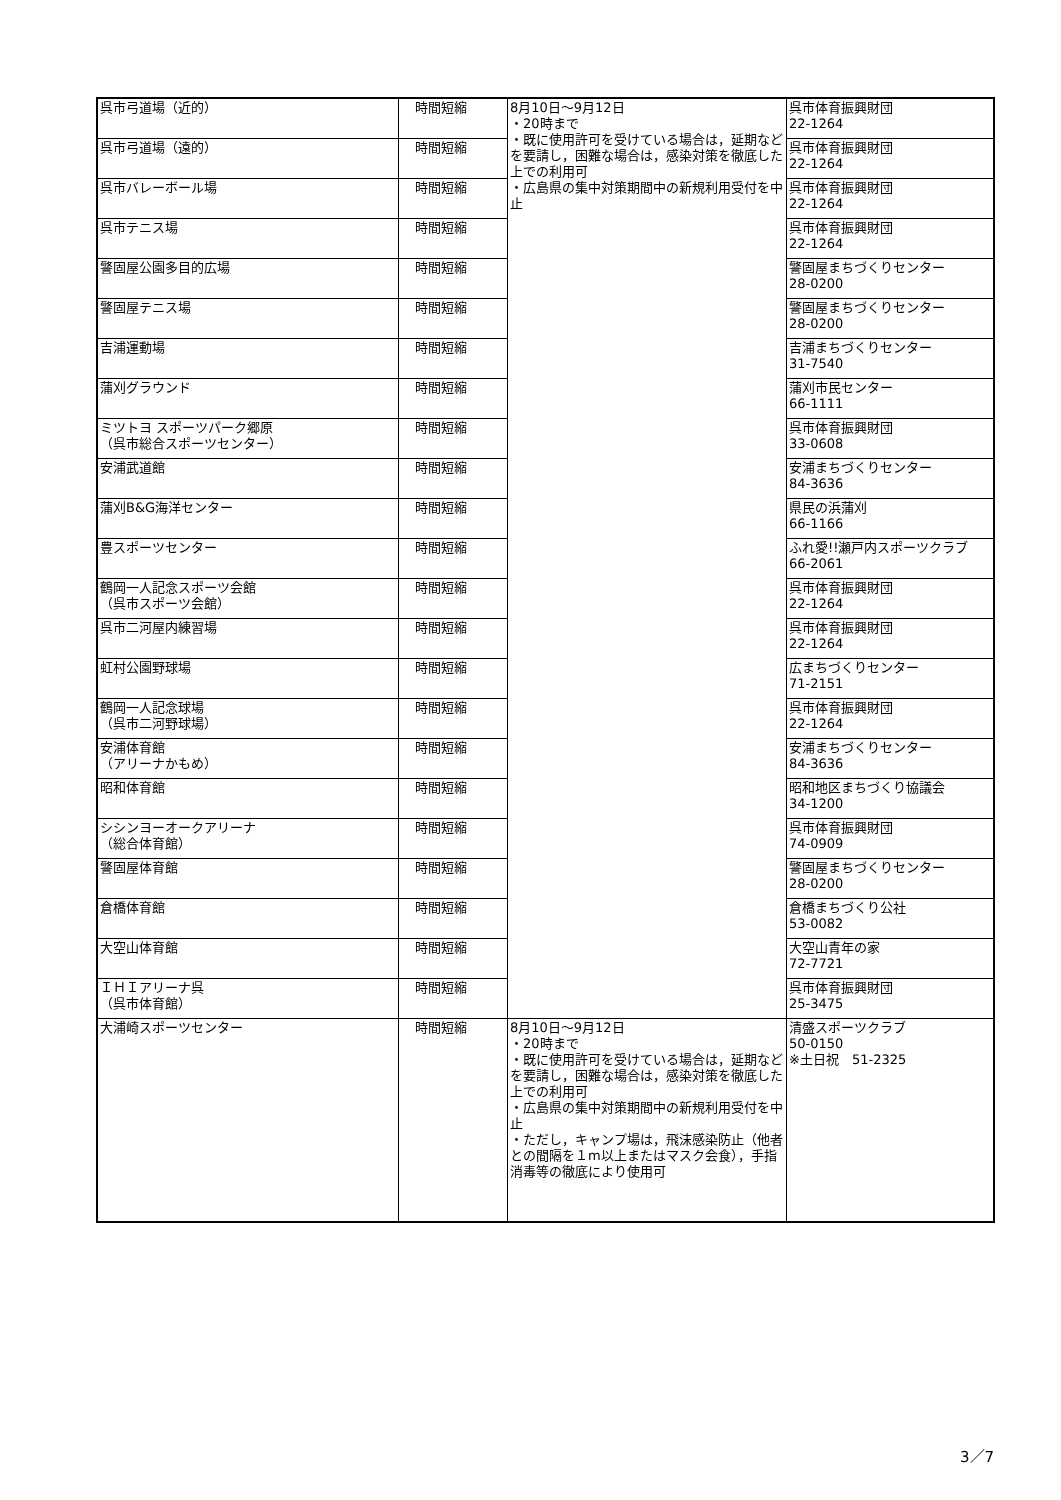| 呉市弓道場（近的） | 時間短縮 | 8月10日～9月12日 ・20時まで ・既に使用許可を受けている場合は，延期などを要請し，困難な場合は，感染対策を徹底した上での利用可 ・広島県の集中対策期間中の新規利用受付を中止 | 呉市体育振興財団 22-1264 |
| 呉市弓道場（遠的） | 時間短縮 | | 呉市体育振興財団 22-1264 |
| 呉市バレーボール場 | 時間短縮 | | 呉市体育振興財団 22-1264 |
| 呉市テニス場 | 時間短縮 | | 呉市体育振興財団 22-1264 |
| 警固屋公園多目的広場 | 時間短縮 | | 警固屋まちづくりセンター 28-0200 |
| 警固屋テニス場 | 時間短縮 | | 警固屋まちづくりセンター 28-0200 |
| 吉浦運動場 | 時間短縮 | | 吉浦まちづくりセンター 31-7540 |
| 蒲刈グラウンド | 時間短縮 | | 蒲刈市民センター 66-1111 |
| ミツトヨ スポーツパーク郷原 （呉市総合スポーツセンター） | 時間短縮 | | 呉市体育振興財団 33-0608 |
| 安浦武道館 | 時間短縮 | | 安浦まちづくりセンター 84-3636 |
| 蒲刈B&G海洋センター | 時間短縮 | | 県民の浜蒲刈 66-1166 |
| 豊スポーツセンター | 時間短縮 | | ふれ愛!!瀬戸内スポーツクラブ 66-2061 |
| 鶴岡一人記念スポーツ会館 （呉市スポーツ会館） | 時間短縮 | | 呉市体育振興財団 22-1264 |
| 呉市二河屋内練習場 | 時間短縮 | | 呉市体育振興財団 22-1264 |
| 虹村公園野球場 | 時間短縮 | | 広まちづくりセンター 71-2151 |
| 鶴岡一人記念球場 （呉市二河野球場） | 時間短縮 | | 呉市体育振興財団 22-1264 |
| 安浦体育館 （アリーナかもめ） | 時間短縮 | | 安浦まちづくりセンター 84-3636 |
| 昭和体育館 | 時間短縮 | | 昭和地区まちづくり協議会 34-1200 |
| シシンヨーオークアリーナ （総合体育館） | 時間短縮 | | 呉市体育振興財団 74-0909 |
| 警固屋体育館 | 時間短縮 | | 警固屋まちづくりセンター 28-0200 |
| 倉橋体育館 | 時間短縮 | | 倉橋まちづくり公社 53-0082 |
| 大空山体育館 | 時間短縮 | | 大空山青年の家 72-7721 |
| ＩＨＩアリーナ呉 （呉市体育館） | 時間短縮 | | 呉市体育振興財団 25-3475 |
| 大浦崎スポーツセンター | 時間短縮 | 8月10日～9月12日 ・20時まで ・既に使用許可を受けている場合は，延期などを要請し，困難な場合は，感染対策を徹底した上での利用可 ・広島県の集中対策期間中の新規利用受付を中止 ・ただし，キャンプ場は，飛沫感染防止（他者との間隔を１m以上またはマスク会食），手指消毒等の徹底により使用可 | 清盛スポーツクラブ 50-0150 ※土日祝 51-2325 |
3／7